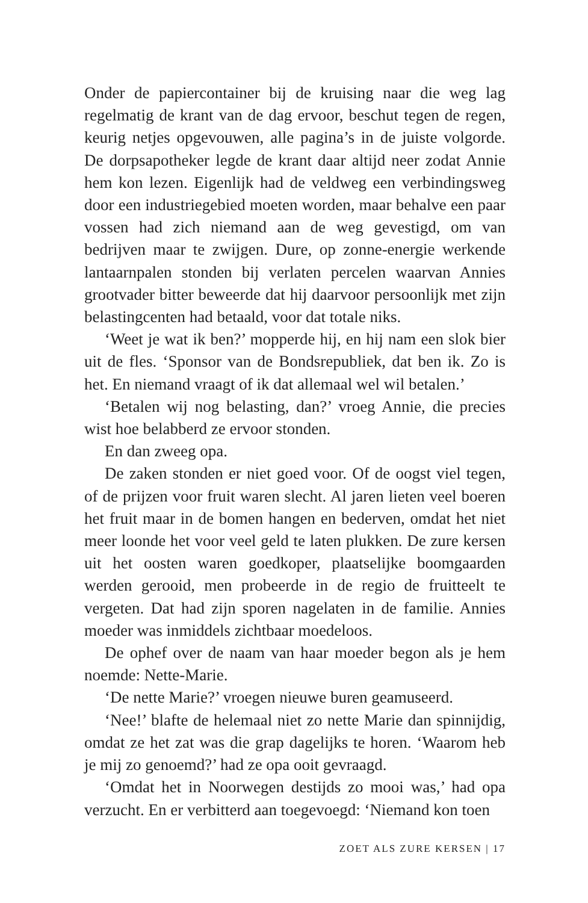Onder de papiercontainer bij de kruising naar die weg lag regelmatig de krant van de dag ervoor, beschut tegen de regen, keurig netjes opgevouwen, alle pagina’s in de juiste volgorde. De dorpsapotheker legde de krant daar altijd neer zodat Annie hem kon lezen. Eigenlijk had de veldweg een verbindingsweg door een industriegebied moeten worden, maar behalve een paar vossen had zich niemand aan de weg gevestigd, om van bedrijven maar te zwijgen. Dure, op zonne-energie werkende lantaarnpalen stonden bij verlaten percelen waarvan Annies grootvader bitter beweerde dat hij daarvoor persoonlijk met zijn belastingcenten had betaald, voor dat totale niks.
‘Weet je wat ik ben?’ mopperde hij, en hij nam een slok bier uit de fles. ‘Sponsor van de Bondsrepubliek, dat ben ik. Zo is het. En niemand vraagt of ik dat allemaal wel wil betalen.’
‘Betalen wij nog belasting, dan?’ vroeg Annie, die precies wist hoe belabberd ze ervoor stonden.
En dan zweeg opa.
De zaken stonden er niet goed voor. Of de oogst viel tegen, of de prijzen voor fruit waren slecht. Al jaren lieten veel boeren het fruit maar in de bomen hangen en bederven, omdat het niet meer loonde het voor veel geld te laten plukken. De zure kersen uit het oosten waren goedkoper, plaatselijke boomgaarden werden gerooid, men probeerde in de regio de fruitteelt te vergeten. Dat had zijn sporen nagelaten in de familie. Annies moeder was inmiddels zichtbaar moedeloos.
De ophef over de naam van haar moeder begon als je hem noemde: Nette-Marie.
‘De nette Marie?’ vroegen nieuwe buren geamuseerd.
‘Nee!’ blafte de helemaal niet zo nette Marie dan spinnijdig, omdat ze het zat was die grap dagelijks te horen. ‘Waarom heb je mij zo genoemd?’ had ze opa ooit gevraagd.
‘Omdat het in Noorwegen destijds zo mooi was,’ had opa verzucht. En er verbitterd aan toegevoegd: ‘Niemand kon toen
ZOET ALS ZURE KERSEN | 17